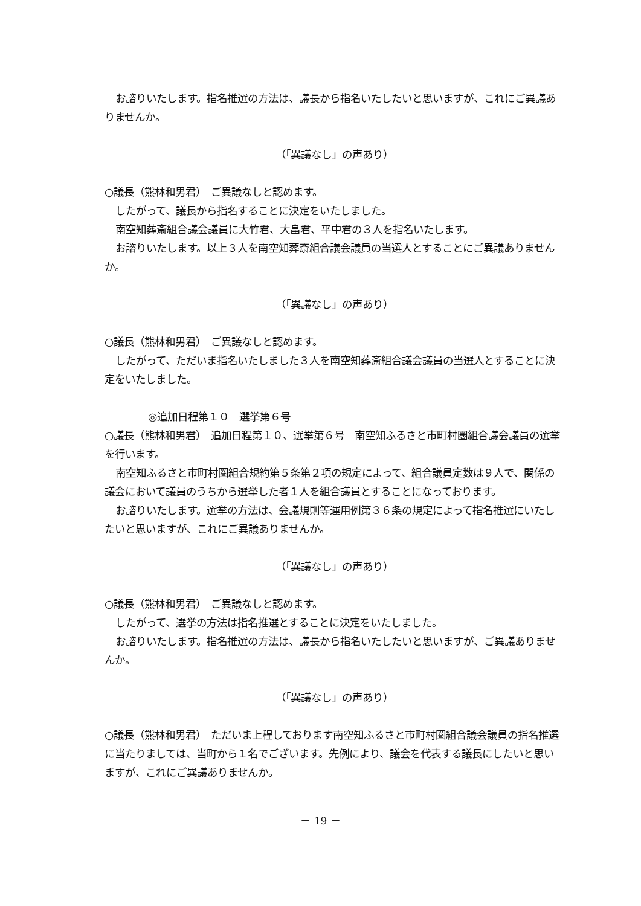お諮りいたします。指名推選の方法は、議長から指名いたしたいと思いますが、これにご異議ありませんか。
（「異議なし」の声あり）
○議長（熊林和男君）　ご異議なしと認めます。
したがって、議長から指名することに決定をいたしました。
南空知葬斎組合議会議員に大竹君、大畠君、平中君の３人を指名いたします。
お諮りいたします。以上３人を南空知葬斎組合議会議員の当選人とすることにご異議ありませんか。
（「異議なし」の声あり）
○議長（熊林和男君）　ご異議なしと認めます。
したがって、ただいま指名いたしました３人を南空知葬斎組合議会議員の当選人とすることに決定をいたしました。
◎追加日程第１０　選挙第６号
○議長（熊林和男君）　追加日程第１０、選挙第６号　南空知ふるさと市町村圏組合議会議員の選挙を行います。
南空知ふるさと市町村圏組合規約第５条第２項の規定によって、組合議員定数は９人で、関係の議会において議員のうちから選挙した者１人を組合議員とすることになっております。
お諮りいたします。選挙の方法は、会議規則等運用例第３６条の規定によって指名推選にいたしたいと思いますが、これにご異議ありませんか。
（「異議なし」の声あり）
○議長（熊林和男君）　ご異議なしと認めます。
したがって、選挙の方法は指名推選とすることに決定をいたしました。
お諮りいたします。指名推選の方法は、議長から指名いたしたいと思いますが、ご異議ありませんか。
（「異議なし」の声あり）
○議長（熊林和男君）　ただいま上程しております南空知ふるさと市町村圏組合議会議員の指名推選に当たりましては、当町から１名でございます。先例により、議会を代表する議長にしたいと思いますが、これにご異議ありませんか。
－ 19 －